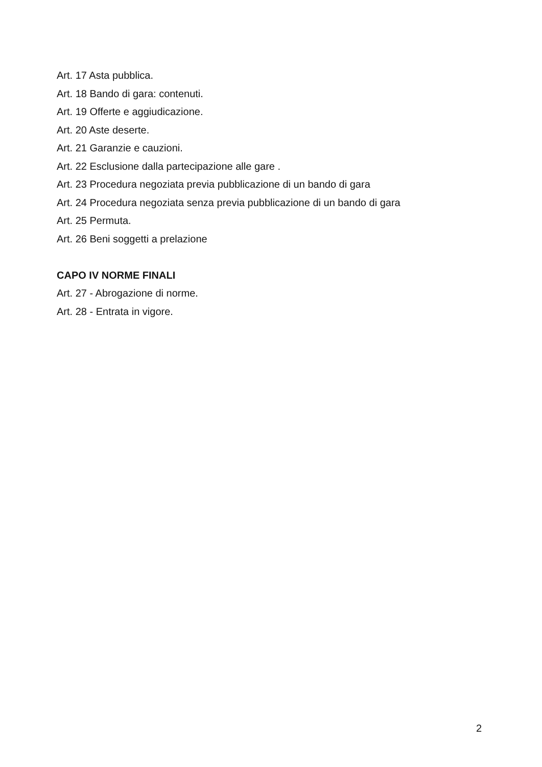Art. 17 Asta pubblica.
Art. 18 Bando di gara: contenuti.
Art. 19 Offerte e aggiudicazione.
Art. 20 Aste deserte.
Art. 21 Garanzie e cauzioni.
Art. 22 Esclusione dalla partecipazione alle gare .
Art. 23 Procedura negoziata previa pubblicazione di un bando di gara
Art. 24 Procedura negoziata senza previa pubblicazione di un bando di gara
Art. 25 Permuta.
Art. 26 Beni soggetti a prelazione
CAPO IV NORME FINALI
Art. 27 - Abrogazione di norme.
Art. 28 - Entrata in vigore.
2